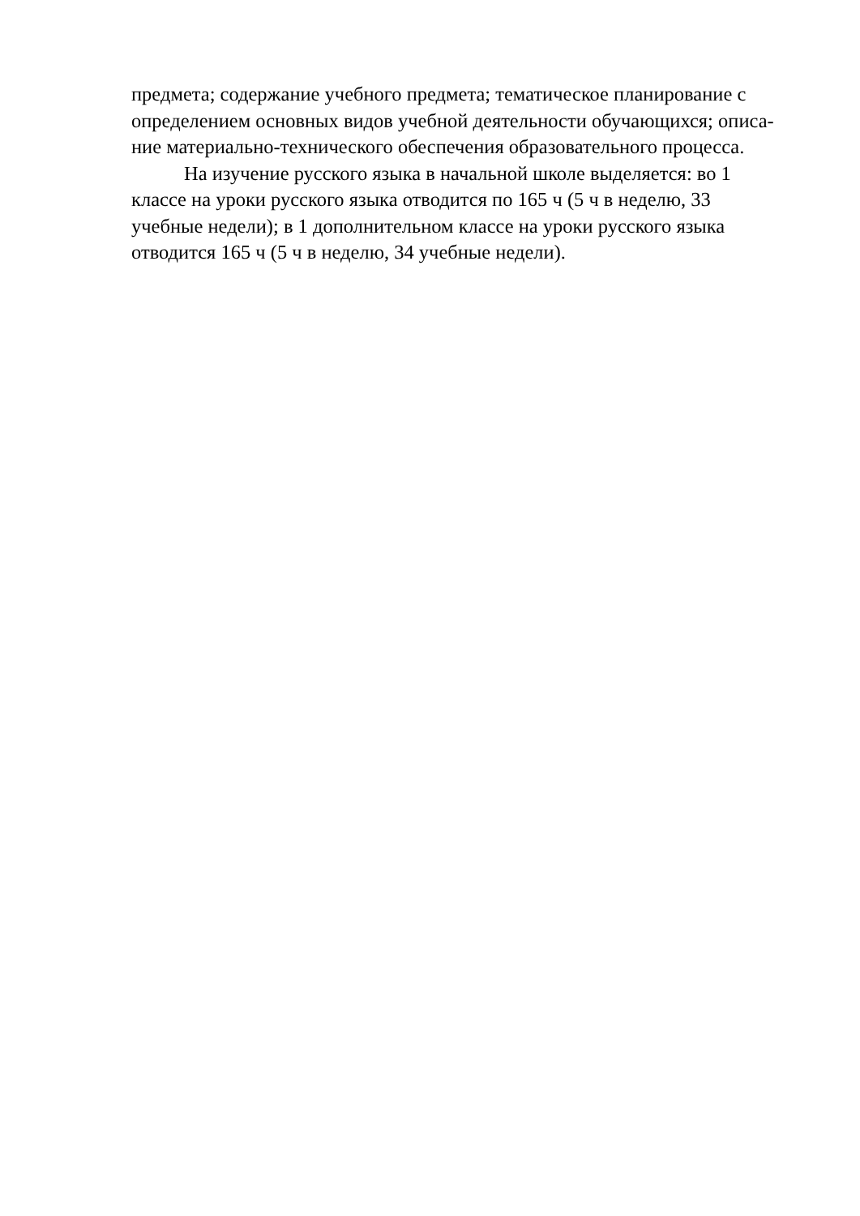предмета; содержание учебного предмета; тематическое планирование с
определением основных видов учебной деятельности обучающихся; описа-
ние материально-технического обеспечения образовательного процесса.
На изучение русского языка в начальной школе выделяется: во 1
классе на уроки русского языка отводится по 165 ч (5 ч в неделю, 33
учебные недели); в 1 дополнительном классе на уроки русского языка
отводится 165 ч (5 ч в неделю, 34 учебные недели).